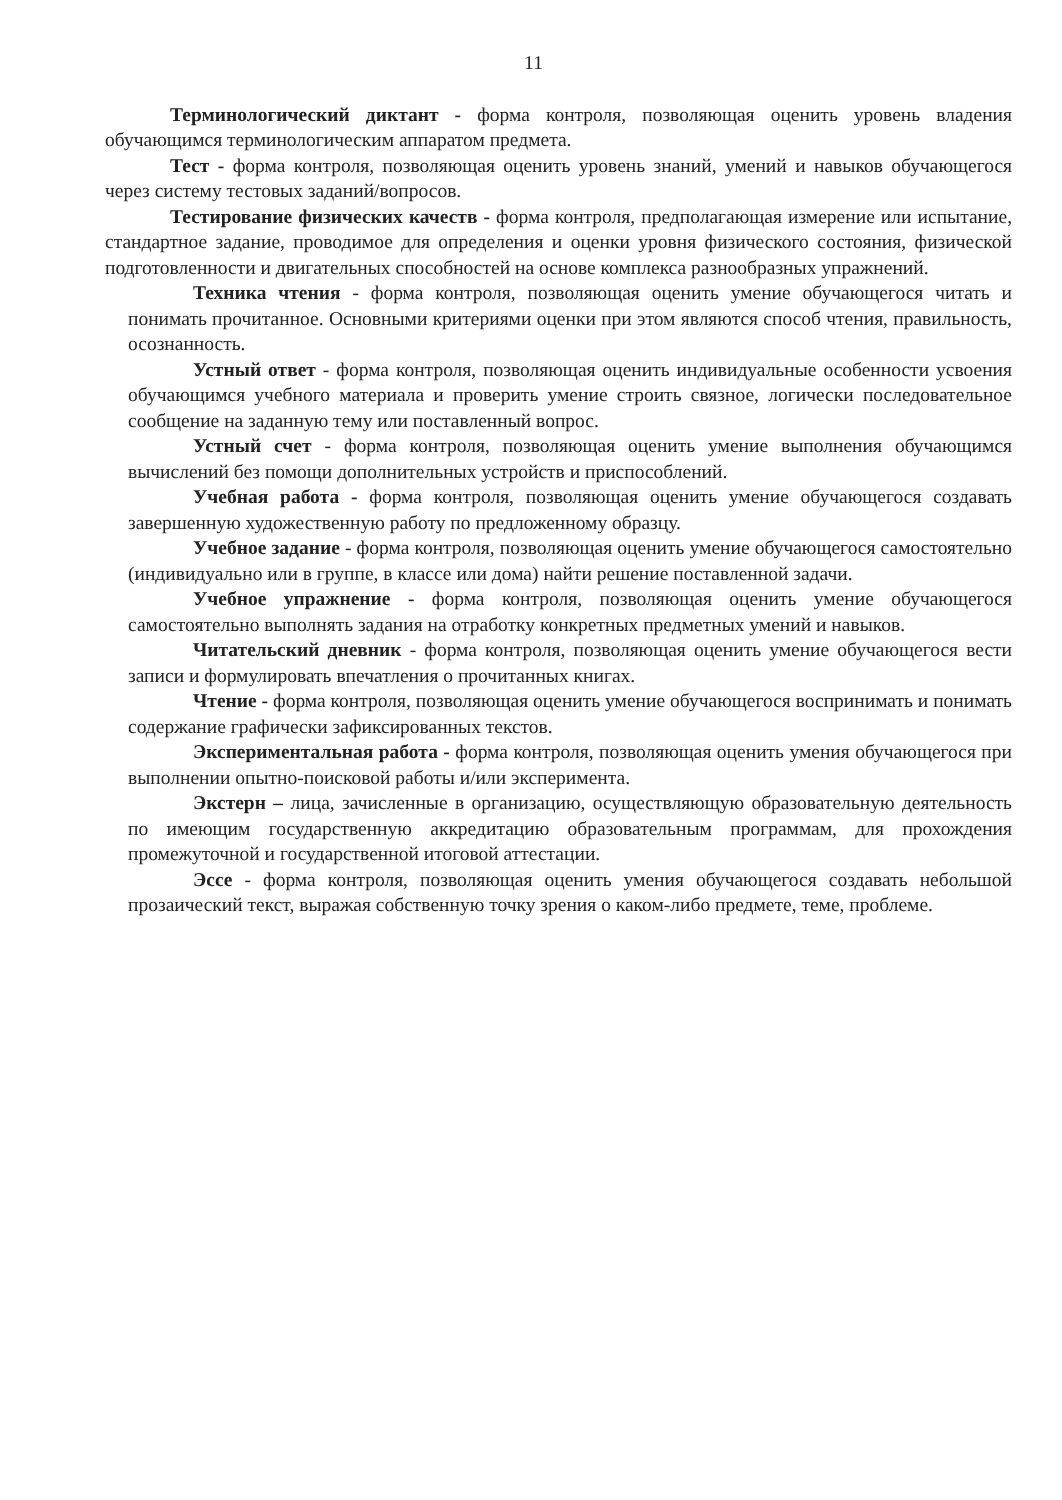11
Терминологический диктант - форма контроля, позволяющая оценить уровень владения обучающимся терминологическим аппаратом предмета.
Тест - форма контроля, позволяющая оценить уровень знаний, умений и навыков обучающегося через систему тестовых заданий/вопросов.
Тестирование физических качеств - форма контроля, предполагающая измерение или испытание, стандартное задание, проводимое для определения и оценки уровня физического состояния, физической подготовленности и двигательных способностей на основе комплекса разнообразных упражнений.
Техника чтения - форма контроля, позволяющая оценить умение обучающегося читать и понимать прочитанное. Основными критериями оценки при этом являются способ чтения, правильность, осознанность.
Устный ответ - форма контроля, позволяющая оценить индивидуальные особенности усвоения обучающимся учебного материала и проверить умение строить связное, логически последовательное сообщение на заданную тему или поставленный вопрос.
Устный счет - форма контроля, позволяющая оценить умение выполнения обучающимся вычислений без помощи дополнительных устройств и приспособлений.
Учебная работа - форма контроля, позволяющая оценить умение обучающегося создавать завершенную художественную работу по предложенному образцу.
Учебное задание - форма контроля, позволяющая оценить умение обучающегося самостоятельно (индивидуально или в группе, в классе или дома) найти решение поставленной задачи.
Учебное упражнение - форма контроля, позволяющая оценить умение обучающегося самостоятельно выполнять задания на отработку конкретных предметных умений и навыков.
Читательский дневник - форма контроля, позволяющая оценить умение обучающегося вести записи и формулировать впечатления о прочитанных книгах.
Чтение - форма контроля, позволяющая оценить умение обучающегося воспринимать и понимать содержание графически зафиксированных текстов.
Экспериментальная работа - форма контроля, позволяющая оценить умения обучающегося при выполнении опытно-поисковой работы и/или эксперимента.
Экстерн – лица, зачисленные в организацию, осуществляющую образовательную деятельность по имеющим государственную аккредитацию образовательным программам, для прохождения промежуточной и государственной итоговой аттестации.
Эссе - форма контроля, позволяющая оценить умения обучающегося создавать небольшой прозаический текст, выражая собственную точку зрения о каком-либо предмете, теме, проблеме.